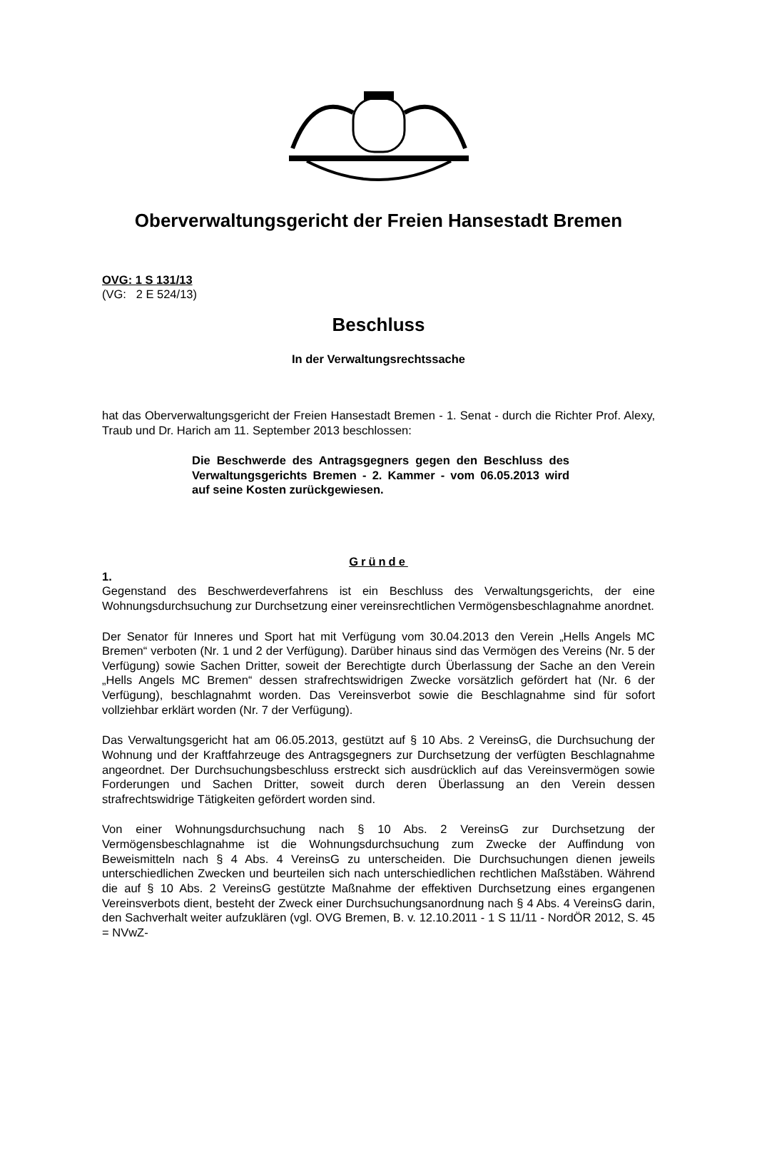Oberverwaltungsgericht der Freien Hansestadt Bremen
OVG: 1 S 131/13
(VG: 2 E 524/13)
Beschluss
In der Verwaltungsrechtssache
hat das Oberverwaltungsgericht der Freien Hansestadt Bremen - 1. Senat - durch die Richter Prof. Alexy, Traub und Dr. Harich am 11. September 2013 beschlossen:
Die Beschwerde des Antragsgegners gegen den Beschluss des Verwaltungsgerichts Bremen - 2. Kammer - vom 06.05.2013 wird auf seine Kosten zurückgewiesen.
Gründe
1.
Gegenstand des Beschwerdeverfahrens ist ein Beschluss des Verwaltungsgerichts, der eine Wohnungsdurchsuchung zur Durchsetzung einer vereinsrechtlichen Vermögensbeschlagnahme anordnet.
Der Senator für Inneres und Sport hat mit Verfügung vom 30.04.2013 den Verein „Hells Angels MC Bremen“ verboten (Nr. 1 und 2 der Verfügung). Darüber hinaus sind das Vermögen des Vereins (Nr. 5 der Verfügung) sowie Sachen Dritter, soweit der Berechtigte durch Überlassung der Sache an den Verein „Hells Angels MC Bremen“ dessen strafrechtswidrigen Zwecke vorsätzlich gefördert hat (Nr. 6 der Verfügung), beschlagnahmt worden. Das Vereinsverbot sowie die Beschlagnahme sind für sofort vollziehbar erklärt worden (Nr. 7 der Verfügung).
Das Verwaltungsgericht hat am 06.05.2013, gestützt auf § 10 Abs. 2 VereinsG, die Durchsuchung der Wohnung und der Kraftfahrzeuge des Antragsgegners zur Durchsetzung der verfügten Beschlagnahme angeordnet. Der Durchsuchungsbeschluss erstreckt sich ausdrücklich auf das Vereinsvermögen sowie Forderungen und Sachen Dritter, soweit durch deren Überlassung an den Verein dessen strafrechtswidrige Tätigkeiten gefördert worden sind.
Von einer Wohnungsdurchsuchung nach § 10 Abs. 2 VereinsG zur Durchsetzung der Vermögensbeschlagnahme ist die Wohnungsdurchsuchung zum Zwecke der Auffindung von Beweismitteln nach § 4 Abs. 4 VereinsG zu unterscheiden. Die Durchsuchungen dienen jeweils unterschiedlichen Zwecken und beurteilen sich nach unterschiedlichen rechtlichen Maßstäben. Während die auf § 10 Abs. 2 VereinsG gestützte Maßnahme der effektiven Durchsetzung eines ergangenen Vereinsverbots dient, besteht der Zweck einer Durchsuchungsanordnung nach § 4 Abs. 4 VereinsG darin, den Sachverhalt weiter aufzuklären (vgl. OVG Bremen, B. v. 12.10.2011 - 1 S 11/11 - NordÖR 2012, S. 45 = NVwZ-